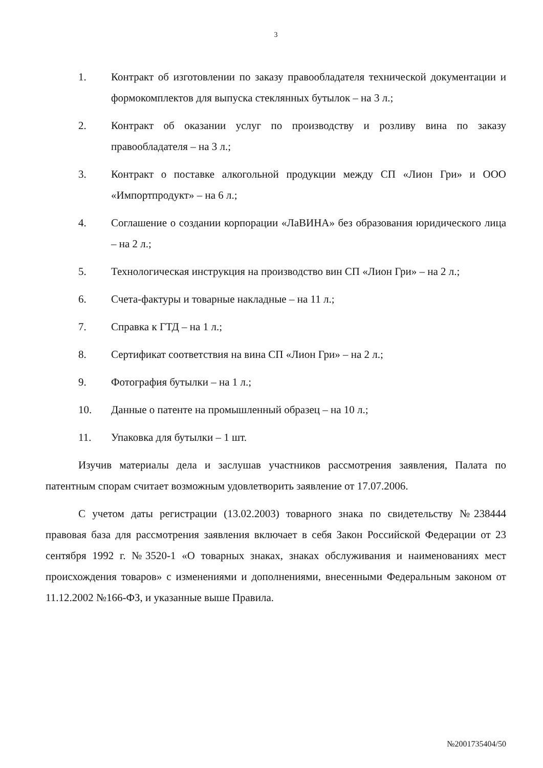3
1. Контракт об изготовлении по заказу правообладателя технической документации и формокомплектов для выпуска стеклянных бутылок – на 3 л.;
2. Контракт об оказании услуг по производству и розливу вина по заказу правообладателя – на 3 л.;
3. Контракт о поставке алкогольной продукции между СП «Лион Гри» и ООО «Импортпродукт» – на 6 л.;
4. Соглашение о создании корпорации «ЛаВИНА» без образования юридического лица – на 2 л.;
5. Технологическая инструкция на производство вин СП «Лион Гри» – на 2 л.;
6. Счета-фактуры и товарные накладные – на 11 л.;
7. Справка к ГТД – на 1 л.;
8. Сертификат соответствия на вина СП «Лион Гри» – на 2 л.;
9. Фотография бутылки – на 1 л.;
10. Данные о патенте на промышленный образец – на 10 л.;
11. Упаковка для бутылки – 1 шт.
Изучив материалы дела и заслушав участников рассмотрения заявления, Палата по патентным спорам считает возможным удовлетворить заявление от 17.07.2006.
С учетом даты регистрации (13.02.2003) товарного знака по свидетельству №238444 правовая база для рассмотрения заявления включает в себя Закон Российской Федерации от 23 сентября 1992 г. №3520-1 «О товарных знаках, знаках обслуживания и наименованиях мест происхождения товаров» с изменениями и дополнениями, внесенными Федеральным законом от 11.12.2002 №166-ФЗ, и указанные выше Правила.
№2001735404/50